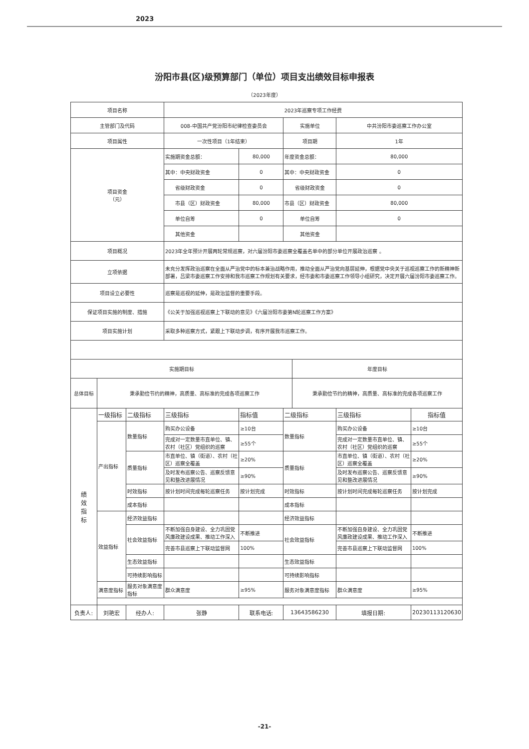2023
汾阳市县(区)级预算部门（单位）项目支出绩效目标申报表
（2023年度）
| 项目名称 | | | 2023年巡察专项工作经费 | | | | | |
| 主管部门及代码 | | | 008-中国共产党汾阳市纪律检查委员会 | | 实施单位 | | 中共汾阳市委巡察工作办公室 | |
| 项目属性 | | | 一次性项目（1年结束） | | 项目期 | | 1年 | |
| 项目资金 （元） | | | 实施期资金总额： | 80,000 | 年度资金总额： | | 80,000 | |
| | | | 其中：中央财政资金 | 0 | 其中：中央财政资金 | | 0 | |
| | | | 省级财政资金 | 0 | 省级财政资金 | | 0 | |
| | | | 市县（区）财政资金 | 80,000 | 市县（区）财政资金 | | 80,000 | |
| | | | 单位自筹 | 0 | 单位自筹 | | 0 | |
| | | | 其他资金 | | 其他资金 | | | |
| 项目概况 | | | 2023年全年预计开展两轮常规巡察，对六届汾阳市委巡察全覆盖名单中的部分单位开展政治巡察 。 | | | | | |
| 立项依据 | | | 未充分发挥政治巡察在全面从严治党中的标本兼治战略作用，推动全面从严治党向基层延伸，根据党中央关于巡视巡察工作的新精神新部署，吕梁市委巡察工作安排和我市巡察工作规划有关要求，经市委和市委巡察工作领导小组研究，决定开展六届汾阳市委巡察工作。 | | | | | |
| 项目设立必要性 | | | 巡察是巡视的延伸，是政治监督的重要手段。 | | | | | |
| 保证项目实施的制度、措施 | | | 《公关于加强巡视巡察上下联动的意见》《六届汾阳市委第N轮巡察工作方案》 | | | | | |
| 项目实施计划 | | | 采取多种巡察方式，紧跟上下联动步调，有序开展我市巡察工作。 | | | | | |
| 实施期目标 | | | | | | 年度目标 | | |
| 总体目标 | 秉承勤俭节约的精神，高质量、高标准的完成各项巡察工作 | | | | | 秉承勤俭节约的精神，高质量、高标准的完成各项巡察工作 | | |
| 绩 效 指 标 | 一级指标 | 二级指标 | 三级指标 | 指标值 | 二级指标 | | 三级指标 | 指标值 |
| | 产出指标 | 数量指标 | 购买办公设备 | ≥10台 | 数量指标 | | 购买办公设备 | ≥10台 |
| | | | 完成对一定数量市直单位、镇、农村（社区）党组织的巡察 | ≥55个 | | | 完成对一定数量市直单位、镇、农村（社区）党组织的巡察 | ≥55个 |
| | | 质量指标 | 市直单位、镇（街道）、农村（社区）巡察全覆盖 | ≥20% | 质量指标 | | 市直单位、镇（街道）、农村（社区）巡察全覆盖 | ≥20% |
| | | | 及时发布巡察公告、巡察反馈意见和整改进展情况 | ≥90% | | | 及时发布巡察公告、巡察反馈意见和整改进展情况 | ≥90% |
| | | 时效指标 | 按计划时间完成每轮巡察任务 | 按计划完成 | 时效指标 | | 按计划时间完成每轮巡察任务 | 按计划完成 |
| | | 成本指标 | | | 成本指标 | | | |
| | 效益指标 | 经济效益指标 | | | 经济效益指标 | | | |
| | | 社会效益指标 | 不断加强自身建设、全力巩固党风廉政建设成果、推动工作深入 | 不断推进 | 社会效益指标 | | 不断加强自身建设、全力巩固党风廉政建设成果、推动工作深入 | 不断推进 |
| | | | 完善市县巡察上下联动监督网 | 100% | | | 完善市县巡察上下联动监督网 | 100% |
| | | 生态效益指标 | | | 生态效益指标 | | | |
| | | 可持续影响指标 | | | 可持续影响指标 | | | |
| | 满意度指标 | 服务对象满意度指标 | 群众满意度 | ≥95% | 服务对象满意度指标 | | 群众满意度 | ≥95% |
| 负责人: | 刘艳宏 | 经办人: | 张静 | 联系电话: | 13643586230 | | 填报日期: | 20230113120630 |
-21-